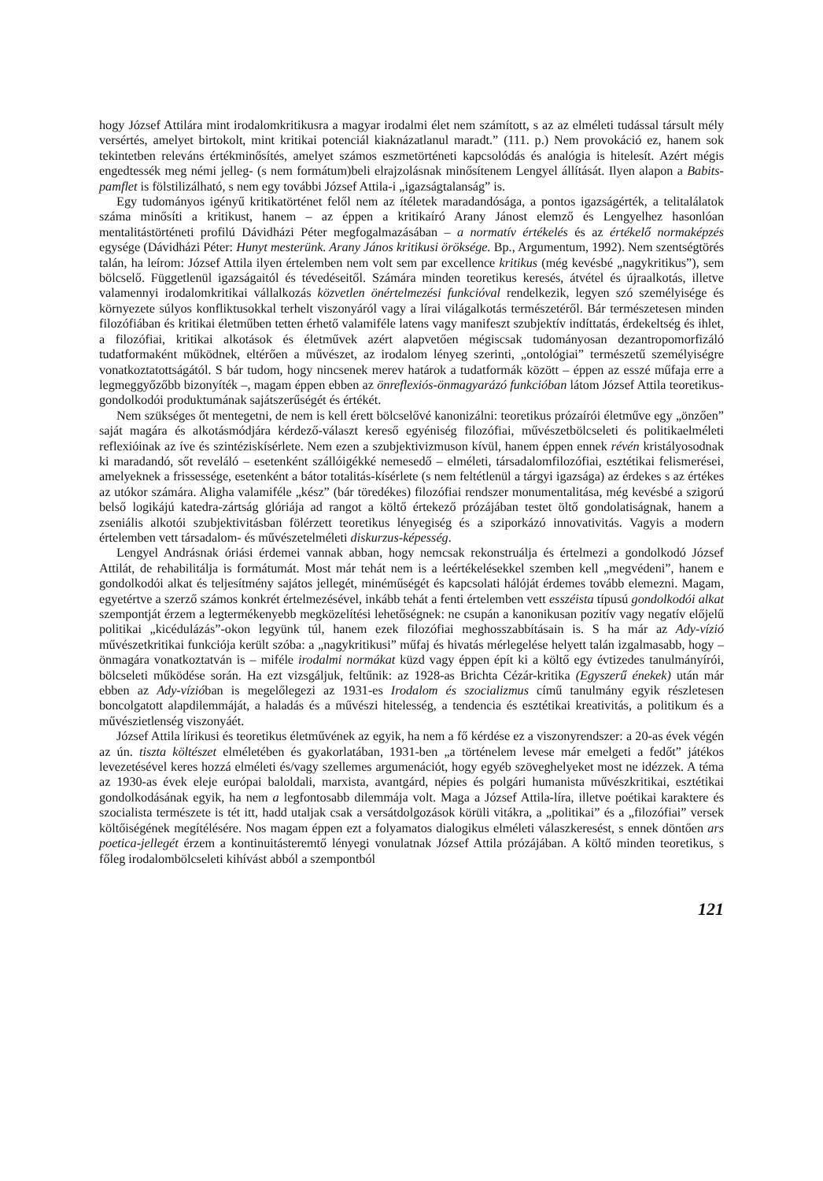hogy József Attilára mint irodalomkritikusra a magyar irodalmi élet nem számított, s az az elméleti tudással társult mély versértés, amelyet birtokolt, mint kritikai potenciál kiaknázatlanul maradt.” (111. p.) Nem provokáció ez, hanem sok tekintetben releváns értékminősítés, amelyet számos eszmetörténeti kapcsolódás és analógia is hitelesít. Azért mégis engedtessék meg némi jelleg- (s nem formátum)beli elrajzolásnak minősítenem Lengyel állítását. Ilyen alapon a Babits-pamflet is fölstilizálható, s nem egy további József Attila-i „igazságtalanság” is.
Egy tudományos igényű kritikatörténet felől nem az ítéletek maradandósága, a pontos igazságérték, a telitalálatok száma minősíti a kritikust, hanem – az éppen a kritikaíró Arany Jánost elemző és Lengyelhez hasonlóan mentalitástörténeti profilú Dávidházi Péter megfogalmazásában – a normatív értékelés és az értékelő normaképzés egysége (Dávidházi Péter: Hunyt mesterünk. Arany János kritikusi öröksége. Bp., Argumentum, 1992). Nem szentségtörés talán, ha leírom: József Attila ilyen értelemben nem volt sem par excellence kritikus (még kevésbé „nagykritikus”), sem bölcselő. Függetlenül igazságaitól és tévedéseitől. Számára minden teoretikus keresés, átvétel és újraalkotás, illetve valamennyi irodalomkritikai vállalkozás közvetlen önértelmezési funkcióval rendelkezik, legyen szó személyisége és környezete súlyos konfliktusokkal terhelt viszonyáról vagy a lírai világalkotás természetéről. Bár természetesen minden filozófiában és kritikai életműben tetten érhető valamiféle latens vagy manifeszt szubjektív indíttatás, érdekeltség és ihlet, a filozófiai, kritikai alkotások és életművek azért alapvetően mégiscsak tudományosan dezantropomorfizáló tudatformaként működnek, eltérően a művészet, az irodalom lényeg szerinti, „ontológiai” természetű személyiségre vonatkoztatottságától. S bár tudom, hogy nincsenek merev határok a tudatformák között – éppen az esszé műfaja erre a legmeggyőzőbb bizonyíték –, magam éppen ebben az önreflexiós-önmagyarázó funkcióban látom József Attila teoretikus-gondolkodói produktumának sajátszerűségét és értékét.
Nem szükséges őt mentegetni, de nem is kell érett bölcselővé kanonizálni: teoretikus prózaírói életműve egy „önzően” saját magára és alkotásmódjára kérdező-választ kereső egyéniség filozófiai, művészetbölcseleti és politikaelméleti reflexióinak az íve és szintéziskísérlete. Nem ezen a szubjektivizmuson kívül, hanem éppen ennek révén kristályosodnak ki maradandó, sőt reveláló – esetenként szállóigékké nemesedő – elméleti, társadalomfilozófiai, esztétikai felismerései, amelyeknek a frissessége, esetenként a bátor totalitás-kísérlete (s nem feltétlenül a tárgyi igazsága) az érdekes s az értékes az utókor számára. Aligha valamiféle „kész” (bár töredékes) filozófiai rendszer monumentalitása, még kevésbé a szigorú belső logikájú katedra-zártság glóriája ad rangot a költő értekező prózájában testet öltő gondolatiságnak, hanem a zseniális alkotói szubjektivitásban fölérzett teoretikus lényegiség és a sziporkázó innovativitás. Vagyis a modern értelemben vett társadalom- és művészetelméleti diskurzus-képesség.
Lengyel Andrásnak óriási érdemei vannak abban, hogy nemcsak rekonstruálja és értelmezi a gondolkodó József Attilát, de rehabilitálja is formátumát. Most már tehát nem is a leértékelésekkel szemben kell „megvédeni”, hanem e gondolkodói alkat és teljesítmény sajátos jellegét, minéműségét és kapcsolati hálóját érdemes tovább elemezni. Magam, egyetértve a szerző számos konkrét értelmezésével, inkább tehát a fenti értelemben vett esszéista típusú gondolkodói alkat szempontját érzem a legtermékenyebb megközelítési lehetőségnek: ne csupán a kanonikusan pozitív vagy negatív előjelű politikai „kicédulázás”-okon legyünk túl, hanem ezek filozófiai meghosszabbításain is. S ha már az Ady-vízió művészetkritikai funkciója került szóba: a „nagykritikusi” műfaj és hivatás mérlegelése helyett talán izgalmasabb, hogy – önmagára vonatkoztatván is – miféle irodalmi normákat küzd vagy éppen épít ki a költő egy évtizedes tanulmányírói, bölcseleti működése során. Ha ezt vizsgáljuk, feltűnik: az 1928-as Brichta Cézár-kritika (Egyszerű énekek) után már ebben az Ady-vízióban is megelőlegezi az 1931-es Irodalom és szocializmus című tanulmány egyik részletesen boncolgatott alapdilemmáját, a haladás és a művészi hitelesség, a tendencia és esztétikai kreativitás, a politikum és a művészietlenség viszonyáét.
József Attila lírikusi és teoretikus életművének az egyik, ha nem a fő kérdése ez a viszonyrendszer: a 20-as évek végén az ún. tiszta költészet elméletében és gyakorlatában, 1931-ben „a történelem levese már emelgeti a fedőt” játékos levezetésével keres hozzá elméleti és/vagy szellemes argumenációt, hogy egyéb szöveghelyeket most ne idézzek. A téma az 1930-as évek eleje európai baloldali, marxista, avantgárd, népies és polgári humanista művészkritikai, esztétikai gondolkodásának egyik, ha nem a legfontosabb dilemmája volt. Maga a József Attila-líra, illetve poétikai karaktere és szocialista természete is tét itt, hadd utaljak csak a versátdolgozások körüli vitákra, a „politikai” és a „filozófiai” versek költőiségének megítélésére. Nos magam éppen ezt a folyamatos dialogikus elméleti válaszkeresést, s ennek döntően ars poetica-jellegét érzem a kontinuitásteremtő lényegi vonulatnak József Attila prózájában. A költő minden teoretikus, s főleg irodalombölcseleti kihívást abból a szempontból
121